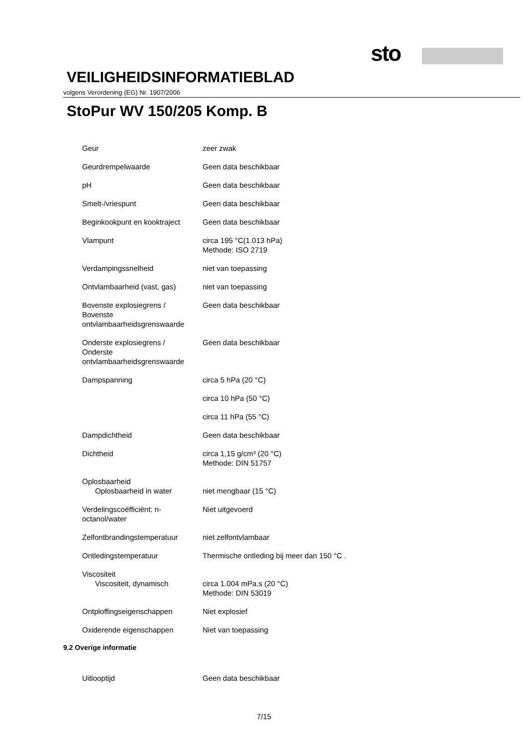sto
VEILIGHEIDSINFORMATIEBLAD
volgens Verordening (EG) Nr. 1907/2006
StoPur WV 150/205 Komp. B
| Geur | zeer zwak |
| Geurdrempelwaarde | Geen data beschikbaar |
| pH | Geen data beschikbaar |
| Smelt-/vriespunt | Geen data beschikbaar |
| Beginkookpunt en kooktraject | Geen data beschikbaar |
| Vlampunt | circa 195 °C(1.013 hPa) Methode: ISO 2719 |
| Verdampingssnelheid | niet van toepassing |
| Ontvlambaarheid (vast, gas) | niet van toepassing |
| Bovenste explosiegrens / Bovenste ontvlambaarheidsgrenswaarde | Geen data beschikbaar |
| Onderste explosiegrens / Onderste ontvlambaarheidsgrenswaarde | Geen data beschikbaar |
| Dampspanning | circa 5 hPa (20 °C) |
| | circa 10 hPa (50 °C) |
| | circa 11 hPa (55 °C) |
| Dampdichtheid | Geen data beschikbaar |
| Dichtheid | circa 1,15 g/cm³ (20 °C) Methode: DIN 51757 |
| Oplosbaarheid Oplosbaarheid in water | niet mengbaar (15 °C) |
| Verdelingscoëfficiënt: n- octanol/water | Niet uitgevoerd |
| Zelfontbrandingstemperatuur | niet zelfontvlambaar |
| Ontledingstemperatuur | Thermische ontleding bij meer dan 150 °C . |
| Viscositeit Viscositeit, dynamisch | circa 1.004 mPa.s (20 °C) Methode: DIN 53019 |
| Ontploffingseigenschappen | Niet explosief |
| Oxiderende eigenschappen | Niet van toepassing |
9.2 Overige informatie
| Uitlooptijd | Geen data beschikbaar |
7/15